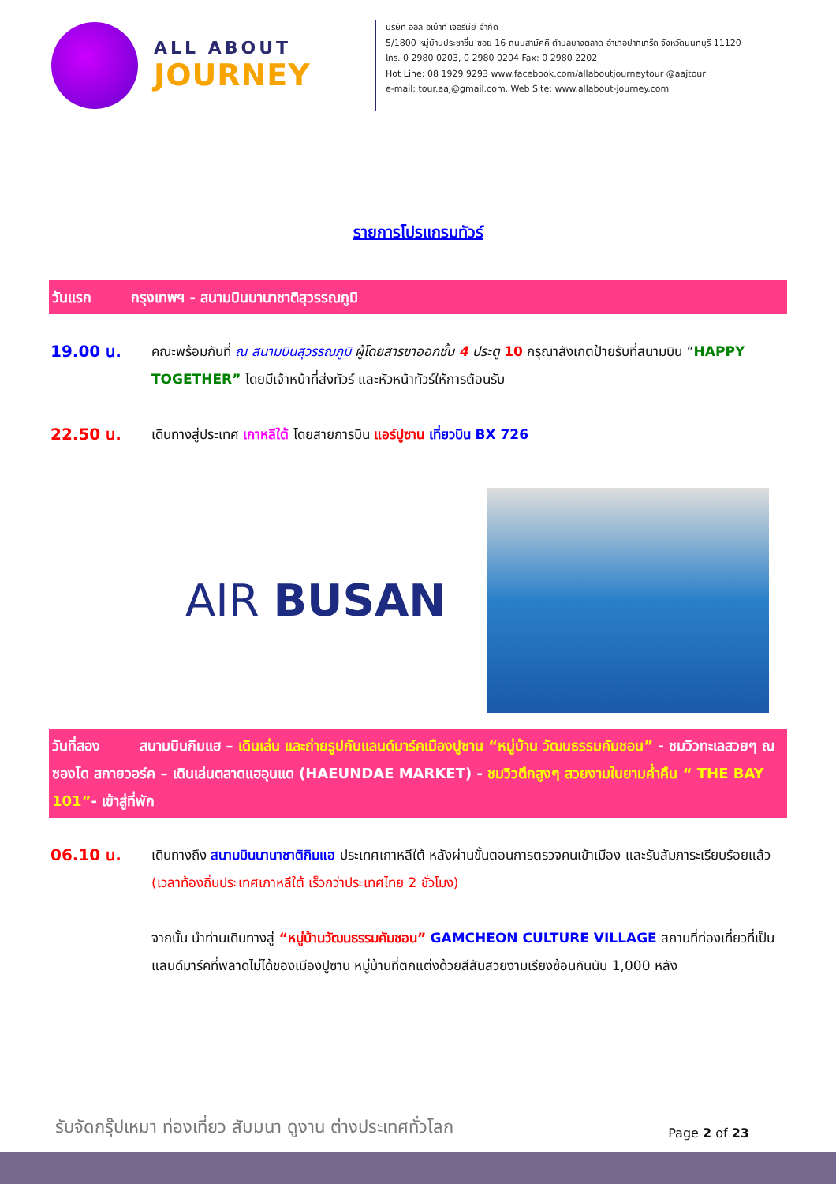ALL ABOUT
JOURNEY
บริษัท ออล อเบ้าท์ เจอร์นีย์ จำกัด
5/1800 หมู่บ้านประชาชื่น ซอย 16 ถนนสามัคคี ตำบลบางตลาด อำเภอปากเกร็ด จังหวัดนนทบุรี 11120
โทร. 0 2980 0203, 0 2980 0204 Fax: 0 2980 2202
Hot Line: 08 1929 9293 www.facebook.com/allaboutjourneytour @aajtour
e-mail: tour.aaj@gmail.com, Web Site: www.allabout-journey.com
รายการโปรแกรมทัวร์
วันแรก กรุงเทพฯ - สนามบินนานาชาติสุวรรณภูมิ
19.00 น.
คณะพร้อมกันที่ ณ สนามบินสุวรรณภูมิ ผู้โดยสารขาออกชั้น 4 ประตู 10 กรุณาสังเกตป้ายรับที่สนามบิน “HAPPY TOGETHER” โดยมีเจ้าหน้าที่ส่งทัวร์ และหัวหน้าทัวร์ให้การต้อนรับ
22.50 น.
เดินทางสู่ประเทศ เกาหลีใต้ โดยสายการบิน แอร์ปูซาน เที่ยวบิน BX 726
AIR BUSAN
วันที่สอง สนามบินกิมแฮ – เดินเล่น และถ่ายรูปกับแลนด์มาร์คเมืองปูซาน “หมู่บ้าน วัฒนธรรมคัมชอน” - ชมวิวทะเลสวยๆ ณ ซองโด สกายวอร์ค – เดินเล่นตลาดแฮอุนแด (HAEUNDAE MARKET) - ชมวิวตึกสูงๆ สวยงามในยามค่ำคืน “ THE BAY 101”- เข้าสู่ที่พัก
06.10 น.
เดินทางถึง สนามบินนานาชาติกิมแฮ ประเทศเกาหลีใต้ หลังผ่านขั้นตอนการตรวจคนเข้าเมือง และรับสัมภาระเรียบร้อยแล้ว (เวลาท้องถิ่นประเทศเกาหลีใต้ เร็วกว่าประเทศไทย 2 ชั่วโมง)
จากนั้น นำท่านเดินทางสู่ “หมู่บ้านวัฒนธรรมคัมชอน” GAMCHEON CULTURE VILLAGE สถานที่ท่องเที่ยวที่เป็นแลนด์มาร์คที่พลาดไม่ได้ของเมืองปูซาน หมู่บ้านที่ตกแต่งด้วยสีสันสวยงามเรียงซ้อนกันนับ 1,000 หลัง
รับจัดกรุ๊ปเหมา ท่องเที่ยว สัมมนา ดูงาน ต่างประเทศทั่วโลก
Page 2 of 23